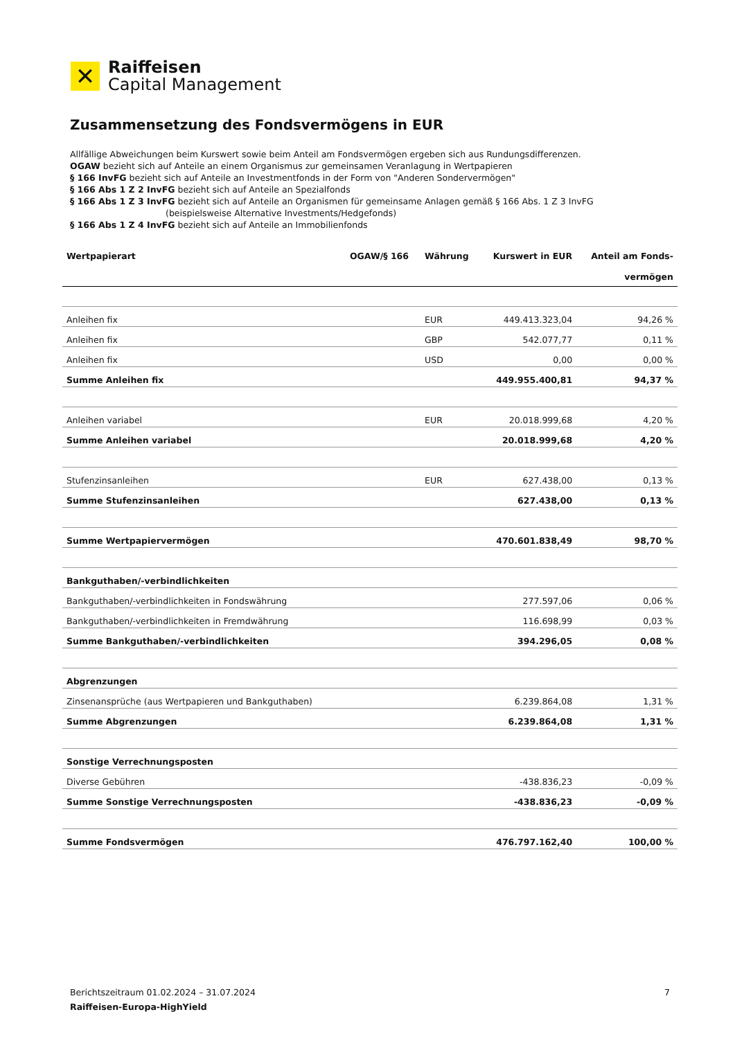✕
Raiffeisen
Capital Management
Zusammensetzung des Fondsvermögens in EUR
Allfällige Abweichungen beim Kurswert sowie beim Anteil am Fondsvermögen ergeben sich aus Rundungsdifferenzen.
OGAW bezieht sich auf Anteile an einem Organismus zur gemeinsamen Veranlagung in Wertpapieren
§ 166 InvFG bezieht sich auf Anteile an Investmentfonds in der Form von "Anderen Sondervermögen"
§ 166 Abs 1 Z 2 InvFG bezieht sich auf Anteile an Spezialfonds
§ 166 Abs 1 Z 3 InvFG bezieht sich auf Anteile an Organismen für gemeinsame Anlagen gemäß § 166 Abs. 1 Z 3 InvFG
(beispielsweise Alternative Investments/Hedgefonds)
§ 166 Abs 1 Z 4 InvFG bezieht sich auf Anteile an Immobilienfonds
| Wertpapierart | OGAW/§ 166 | Währung | Kurswert in EUR | Anteil am Fonds- vermögen |
| --- | --- | --- | --- | --- |
| Anleihen fix | | EUR | 449.413.323,04 | 94,26 % |
| Anleihen fix | | GBP | 542.077,77 | 0,11 % |
| Anleihen fix | | USD | 0,00 | 0,00 % |
| Summe Anleihen fix | | | 449.955.400,81 | 94,37 % |
| Anleihen variabel | | EUR | 20.018.999,68 | 4,20 % |
| Summe Anleihen variabel | | | 20.018.999,68 | 4,20 % |
| Stufenzinsanleihen | | EUR | 627.438,00 | 0,13 % |
| Summe Stufenzinsanleihen | | | 627.438,00 | 0,13 % |
| Summe Wertpapiervermögen | | | 470.601.838,49 | 98,70 % |
| Bankguthaben/-verbindlichkeiten | | | | |
| Bankguthaben/-verbindlichkeiten in Fondswährung | | | 277.597,06 | 0,06 % |
| Bankguthaben/-verbindlichkeiten in Fremdwährung | | | 116.698,99 | 0,03 % |
| Summe Bankguthaben/-verbindlichkeiten | | | 394.296,05 | 0,08 % |
| Abgrenzungen | | | | |
| Zinsenansprüche (aus Wertpapieren und Bankguthaben) | | | 6.239.864,08 | 1,31 % |
| Summe Abgrenzungen | | | 6.239.864,08 | 1,31 % |
| Sonstige Verrechnungsposten | | | | |
| Diverse Gebühren | | | -438.836,23 | -0,09 % |
| Summe Sonstige Verrechnungsposten | | | -438.836,23 | -0,09 % |
| Summe Fondsvermögen | | | 476.797.162,40 | 100,00 % |
Berichtszeitraum 01.02.2024 – 31.07.2024 7
Raiffeisen-Europa-HighYield